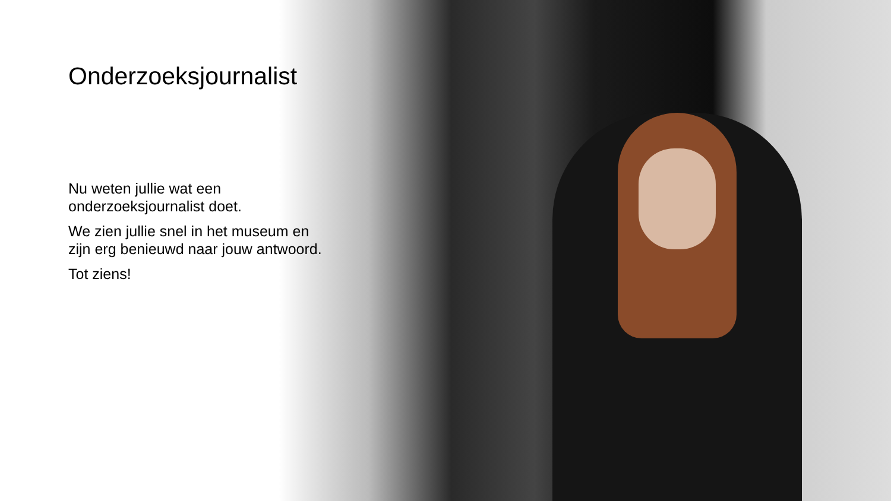Onderzoeksjournalist
Nu weten jullie wat een onderzoeksjournalist doet.
We zien jullie snel in het museum en zijn erg benieuwd naar jouw antwoord.
Tot ziens!